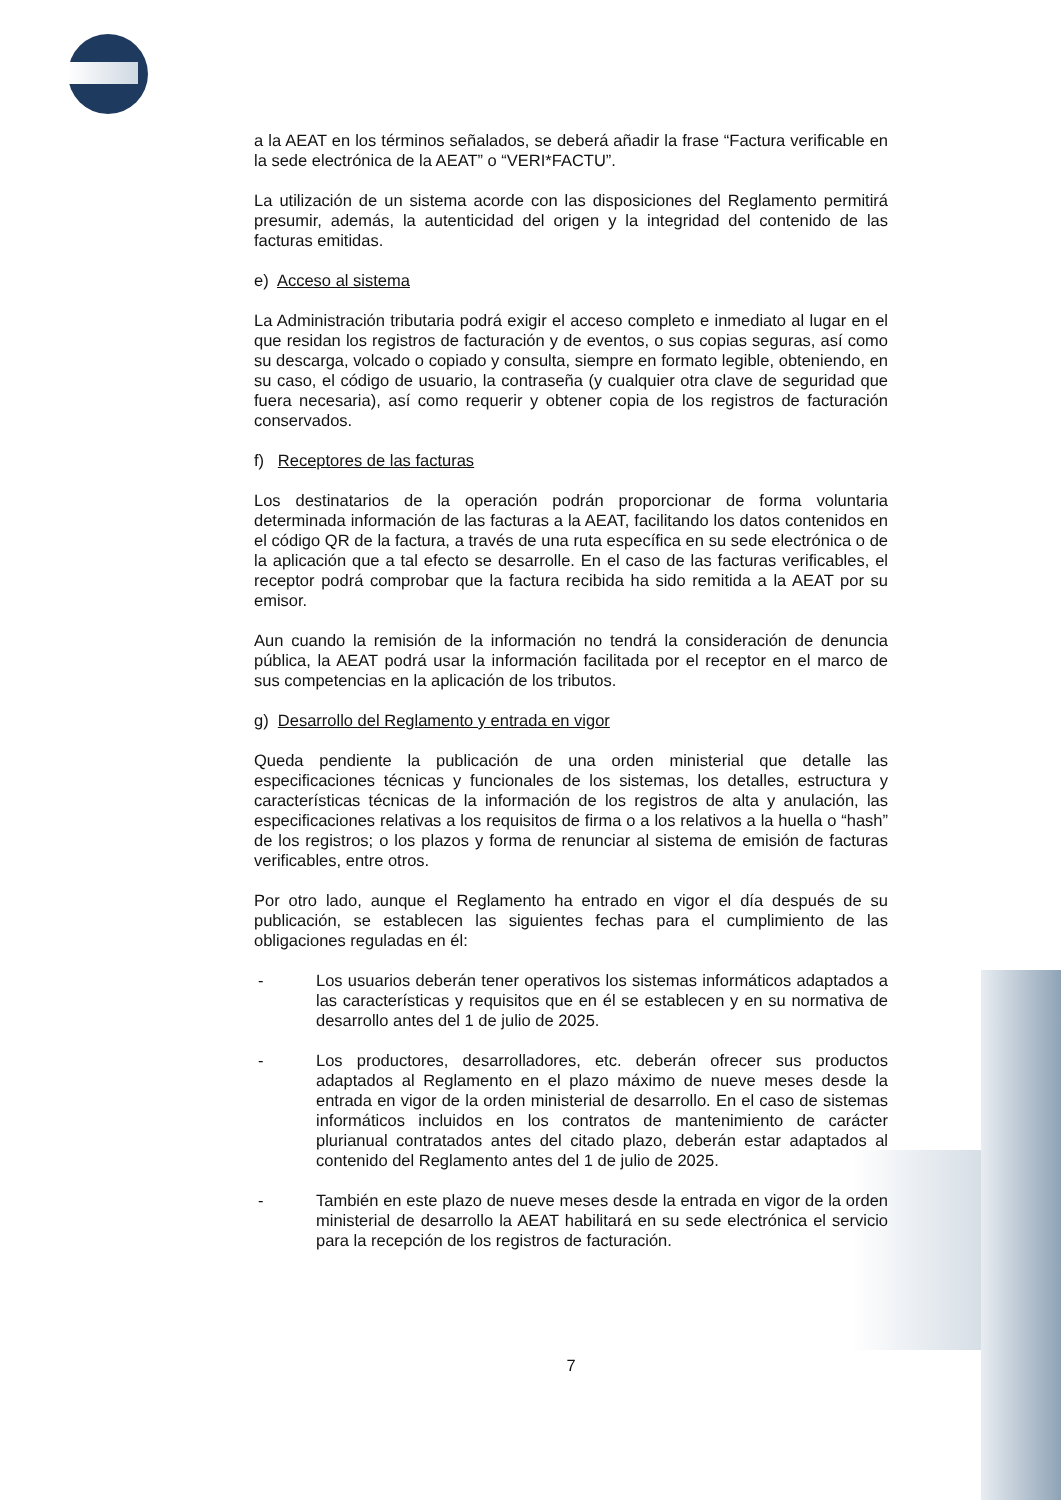a la AEAT en los términos señalados, se deberá añadir la frase “Factura verificable en la sede electrónica de la AEAT” o “VERI*FACTU”.
La utilización de un sistema acorde con las disposiciones del Reglamento permitirá presumir, además, la autenticidad del origen y la integridad del contenido de las facturas emitidas.
e) Acceso al sistema
La Administración tributaria podrá exigir el acceso completo e inmediato al lugar en el que residan los registros de facturación y de eventos, o sus copias seguras, así como su descarga, volcado o copiado y consulta, siempre en formato legible, obteniendo, en su caso, el código de usuario, la contraseña (y cualquier otra clave de seguridad que fuera necesaria), así como requerir y obtener copia de los registros de facturación conservados.
f) Receptores de las facturas
Los destinatarios de la operación podrán proporcionar de forma voluntaria determinada información de las facturas a la AEAT, facilitando los datos contenidos en el código QR de la factura, a través de una ruta específica en su sede electrónica o de la aplicación que a tal efecto se desarrolle. En el caso de las facturas verificables, el receptor podrá comprobar que la factura recibida ha sido remitida a la AEAT por su emisor.
Aun cuando la remisión de la información no tendrá la consideración de denuncia pública, la AEAT podrá usar la información facilitada por el receptor en el marco de sus competencias en la aplicación de los tributos.
g) Desarrollo del Reglamento y entrada en vigor
Queda pendiente la publicación de una orden ministerial que detalle las especificaciones técnicas y funcionales de los sistemas, los detalles, estructura y características técnicas de la información de los registros de alta y anulación, las especificaciones relativas a los requisitos de firma o a los relativos a la huella o “hash” de los registros; o los plazos y forma de renunciar al sistema de emisión de facturas verificables, entre otros.
Por otro lado, aunque el Reglamento ha entrado en vigor el día después de su publicación, se establecen las siguientes fechas para el cumplimiento de las obligaciones reguladas en él:
- Los usuarios deberán tener operativos los sistemas informáticos adaptados a las características y requisitos que en él se establecen y en su normativa de desarrollo antes del 1 de julio de 2025.
- Los productores, desarrolladores, etc. deberán ofrecer sus productos adaptados al Reglamento en el plazo máximo de nueve meses desde la entrada en vigor de la orden ministerial de desarrollo. En el caso de sistemas informáticos incluidos en los contratos de mantenimiento de carácter plurianual contratados antes del citado plazo, deberán estar adaptados al contenido del Reglamento antes del 1 de julio de 2025.
- También en este plazo de nueve meses desde la entrada en vigor de la orden ministerial de desarrollo la AEAT habilitará en su sede electrónica el servicio para la recepción de los registros de facturación.
7